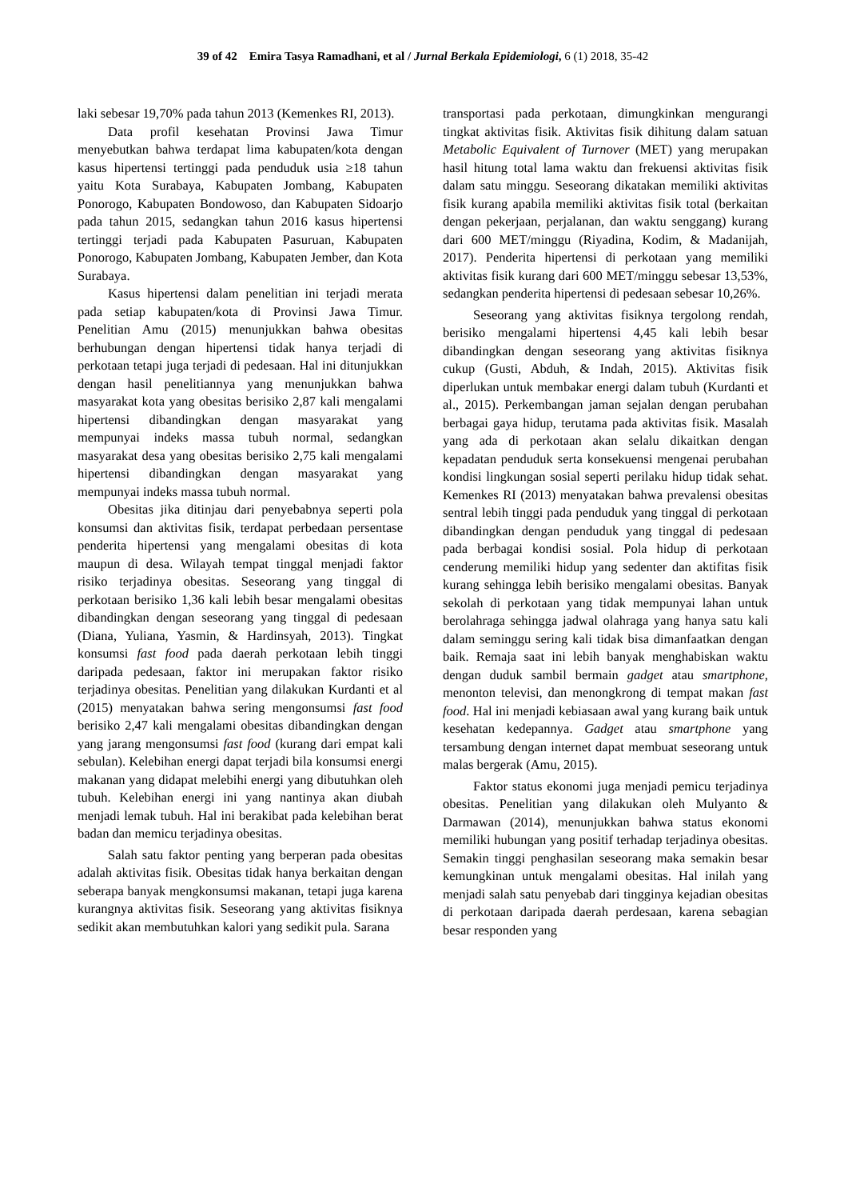39 of 42 Emira Tasya Ramadhani, et al / Jurnal Berkala Epidemiologi, 6 (1) 2018, 35-42
laki sebesar 19,70% pada tahun 2013 (Kemenkes RI, 2013).
Data profil kesehatan Provinsi Jawa Timur menyebutkan bahwa terdapat lima kabupaten/kota dengan kasus hipertensi tertinggi pada penduduk usia ≥18 tahun yaitu Kota Surabaya, Kabupaten Jombang, Kabupaten Ponorogo, Kabupaten Bondowoso, dan Kabupaten Sidoarjo pada tahun 2015, sedangkan tahun 2016 kasus hipertensi tertinggi terjadi pada Kabupaten Pasuruan, Kabupaten Ponorogo, Kabupaten Jombang, Kabupaten Jember, dan Kota Surabaya.
Kasus hipertensi dalam penelitian ini terjadi merata pada setiap kabupaten/kota di Provinsi Jawa Timur. Penelitian Amu (2015) menunjukkan bahwa obesitas berhubungan dengan hipertensi tidak hanya terjadi di perkotaan tetapi juga terjadi di pedesaan. Hal ini ditunjukkan dengan hasil penelitiannya yang menunjukkan bahwa masyarakat kota yang obesitas berisiko 2,87 kali mengalami hipertensi dibandingkan dengan masyarakat yang mempunyai indeks massa tubuh normal, sedangkan masyarakat desa yang obesitas berisiko 2,75 kali mengalami hipertensi dibandingkan dengan masyarakat yang mempunyai indeks massa tubuh normal.
Obesitas jika ditinjau dari penyebabnya seperti pola konsumsi dan aktivitas fisik, terdapat perbedaan persentase penderita hipertensi yang mengalami obesitas di kota maupun di desa. Wilayah tempat tinggal menjadi faktor risiko terjadinya obesitas. Seseorang yang tinggal di perkotaan berisiko 1,36 kali lebih besar mengalami obesitas dibandingkan dengan seseorang yang tinggal di pedesaan (Diana, Yuliana, Yasmin, & Hardinsyah, 2013). Tingkat konsumsi fast food pada daerah perkotaan lebih tinggi daripada pedesaan, faktor ini merupakan faktor risiko terjadinya obesitas. Penelitian yang dilakukan Kurdanti et al (2015) menyatakan bahwa sering mengonsumsi fast food berisiko 2,47 kali mengalami obesitas dibandingkan dengan yang jarang mengonsumsi fast food (kurang dari empat kali sebulan). Kelebihan energi dapat terjadi bila konsumsi energi makanan yang didapat melebihi energi yang dibutuhkan oleh tubuh. Kelebihan energi ini yang nantinya akan diubah menjadi lemak tubuh. Hal ini berakibat pada kelebihan berat badan dan memicu terjadinya obesitas.
Salah satu faktor penting yang berperan pada obesitas adalah aktivitas fisik. Obesitas tidak hanya berkaitan dengan seberapa banyak mengkonsumsi makanan, tetapi juga karena kurangnya aktivitas fisik. Seseorang yang aktivitas fisiknya sedikit akan membutuhkan kalori yang sedikit pula. Sarana
transportasi pada perkotaan, dimungkinkan mengurangi tingkat aktivitas fisik. Aktivitas fisik dihitung dalam satuan Metabolic Equivalent of Turnover (MET) yang merupakan hasil hitung total lama waktu dan frekuensi aktivitas fisik dalam satu minggu. Seseorang dikatakan memiliki aktivitas fisik kurang apabila memiliki aktivitas fisik total (berkaitan dengan pekerjaan, perjalanan, dan waktu senggang) kurang dari 600 MET/minggu (Riyadina, Kodim, & Madanijah, 2017). Penderita hipertensi di perkotaan yang memiliki aktivitas fisik kurang dari 600 MET/minggu sebesar 13,53%, sedangkan penderita hipertensi di pedesaan sebesar 10,26%.
Seseorang yang aktivitas fisiknya tergolong rendah, berisiko mengalami hipertensi 4,45 kali lebih besar dibandingkan dengan seseorang yang aktivitas fisiknya cukup (Gusti, Abduh, & Indah, 2015). Aktivitas fisik diperlukan untuk membakar energi dalam tubuh (Kurdanti et al., 2015). Perkembangan jaman sejalan dengan perubahan berbagai gaya hidup, terutama pada aktivitas fisik. Masalah yang ada di perkotaan akan selalu dikaitkan dengan kepadatan penduduk serta konsekuensi mengenai perubahan kondisi lingkungan sosial seperti perilaku hidup tidak sehat. Kemenkes RI (2013) menyatakan bahwa prevalensi obesitas sentral lebih tinggi pada penduduk yang tinggal di perkotaan dibandingkan dengan penduduk yang tinggal di pedesaan pada berbagai kondisi sosial. Pola hidup di perkotaan cenderung memiliki hidup yang sedenter dan aktifitas fisik kurang sehingga lebih berisiko mengalami obesitas. Banyak sekolah di perkotaan yang tidak mempunyai lahan untuk berolahraga sehingga jadwal olahraga yang hanya satu kali dalam seminggu sering kali tidak bisa dimanfaatkan dengan baik. Remaja saat ini lebih banyak menghabiskan waktu dengan duduk sambil bermain gadget atau smartphone, menonton televisi, dan menongkrong di tempat makan fast food. Hal ini menjadi kebiasaan awal yang kurang baik untuk kesehatan kedepannya. Gadget atau smartphone yang tersambung dengan internet dapat membuat seseorang untuk malas bergerak (Amu, 2015).
Faktor status ekonomi juga menjadi pemicu terjadinya obesitas. Penelitian yang dilakukan oleh Mulyanto & Darmawan (2014), menunjukkan bahwa status ekonomi memiliki hubungan yang positif terhadap terjadinya obesitas. Semakin tinggi penghasilan seseorang maka semakin besar kemungkinan untuk mengalami obesitas. Hal inilah yang menjadi salah satu penyebab dari tingginya kejadian obesitas di perkotaan daripada daerah perdesaan, karena sebagian besar responden yang